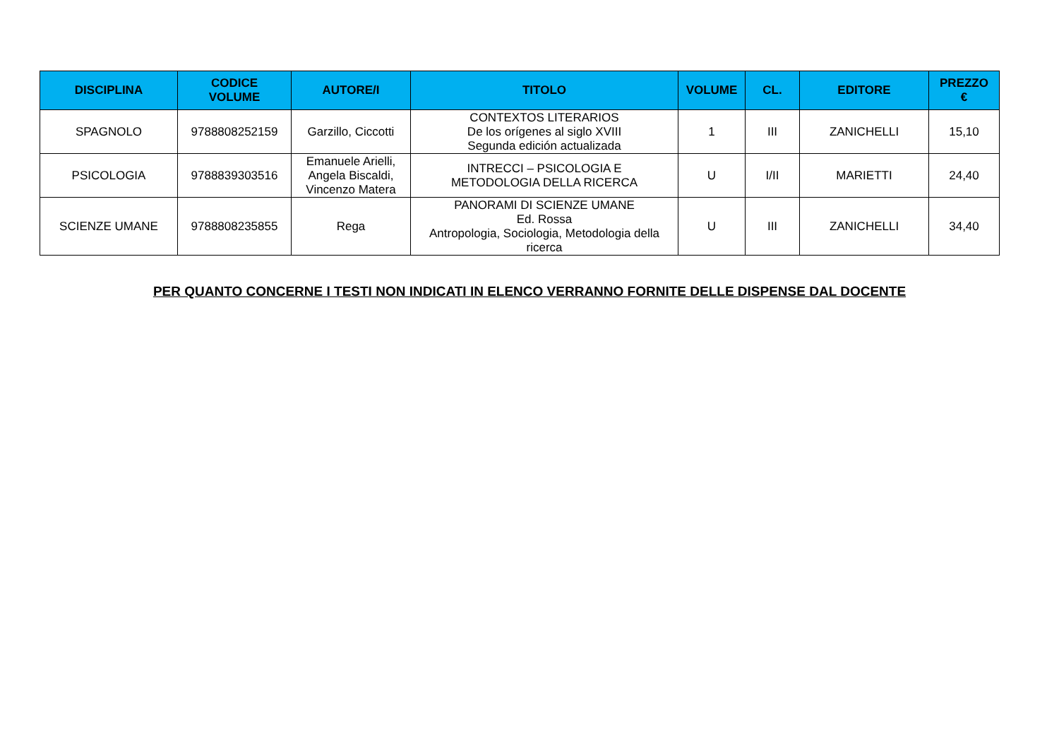| DISCIPLINA | CODICE VOLUME | AUTORE/I | TITOLO | VOLUME | CL. | EDITORE | PREZZO € |
| --- | --- | --- | --- | --- | --- | --- | --- |
| SPAGNOLO | 9788808252159 | Garzillo, Ciccotti | CONTEXTOS LITERARIOS De los orígenes al siglo XVIII Segunda edición actualizada | 1 | III | ZANICHELLI | 15,10 |
| PSICOLOGIA | 9788839303516 | Emanuele Arielli, Angela Biscaldi, Vincenzo Matera | INTRECCI – PSICOLOGIA E METODOLOGIA DELLA RICERCA | U | I/II | MARIETTI | 24,40 |
| SCIENZE UMANE | 9788808235855 | Rega | PANORAMI DI SCIENZE UMANE Ed. Rossa Antropologia, Sociologia, Metodologia della ricerca | U | III | ZANICHELLI | 34,40 |
PER QUANTO CONCERNE I TESTI NON INDICATI IN ELENCO VERRANNO FORNITE DELLE DISPENSE DAL DOCENTE